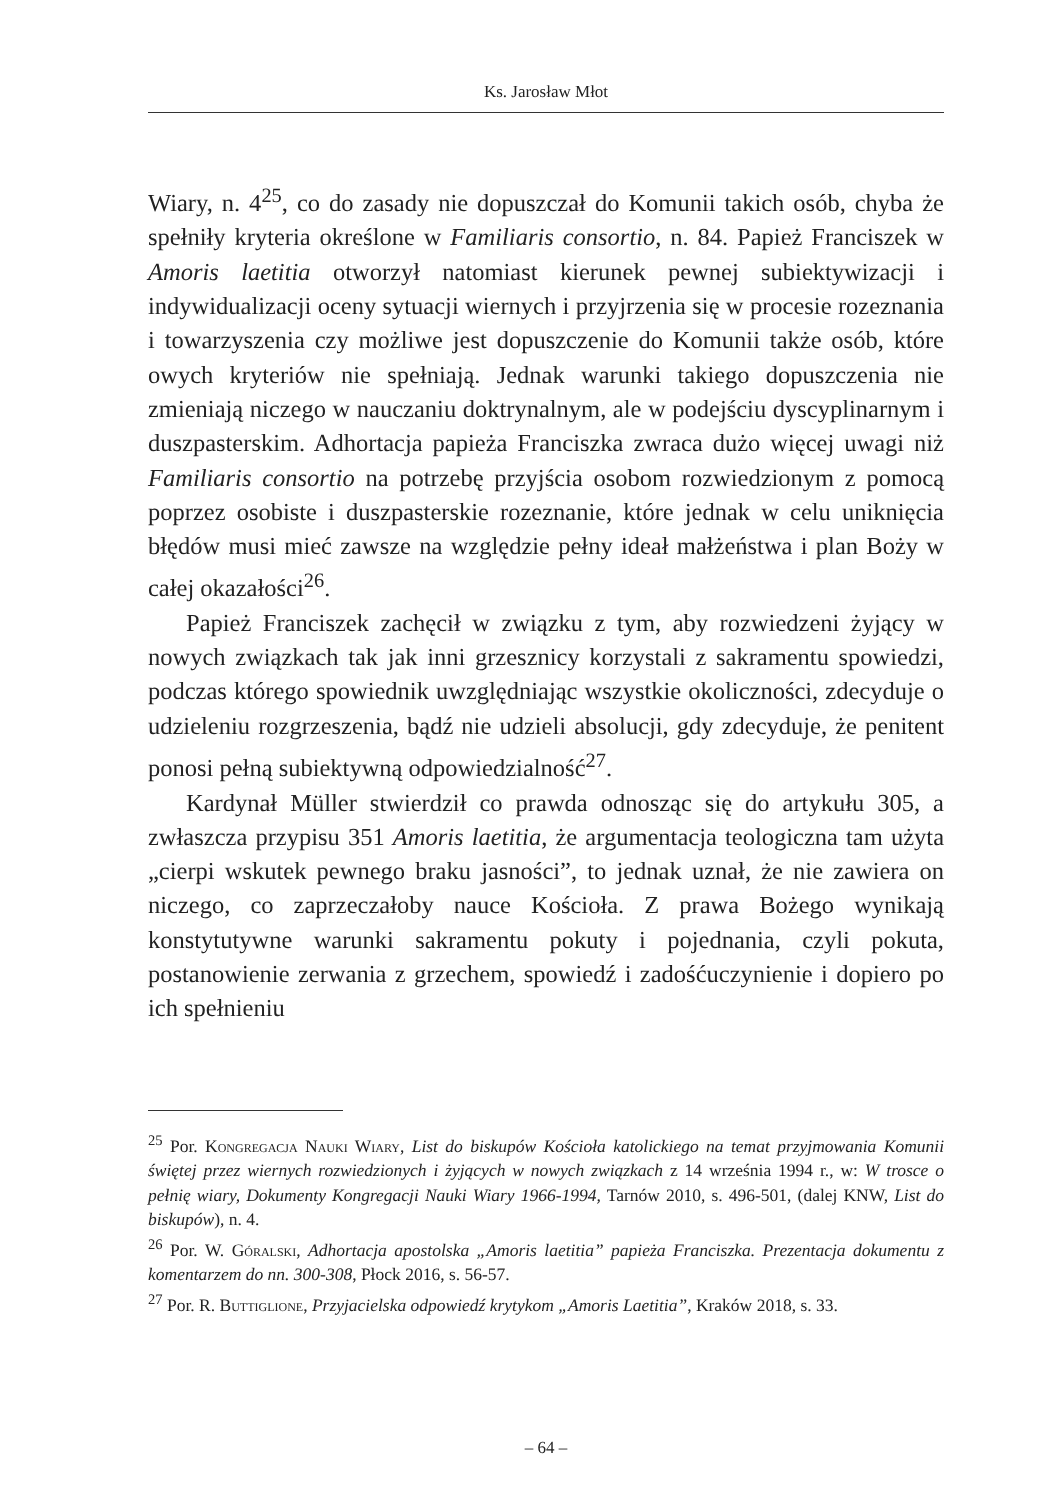Ks. Jarosław Młot
Wiary, n. 4<sup>25</sup>, co do zasady nie dopuszczał do Komunii takich osób, chyba że spełniły kryteria określone w Familiaris consortio, n. 84. Papież Franciszek w Amoris laetitia otworzył natomiast kierunek pewnej subiektywizacji i indywidualizacji oceny sytuacji wiernych i przyjrzenia się w procesie rozeznania i towarzyszenia czy możliwe jest dopuszczenie do Komunii także osób, które owych kryteriów nie spełniają. Jednak warunki takiego dopuszczenia nie zmieniają niczego w nauczaniu doktrynalnym, ale w podejściu dyscyplinarnym i duszpasterskim. Adhortacja papieża Franciszka zwraca dużo więcej uwagi niż Familiaris consortio na potrzebę przyjścia osobom rozwiedzionym z pomocą poprzez osobiste i duszpasterskie rozeznanie, które jednak w celu uniknięcia błędów musi mieć zawsze na względzie pełny ideał małżeństwa i plan Boży w całej okazałości<sup>26</sup>.
Papież Franciszek zachęcił w związku z tym, aby rozwiedzeni żyjący w nowych związkach tak jak inni grzesznicy korzystali z sakramentu spowiedzi, podczas którego spowiednik uwzględniając wszystkie okoliczności, zdecyduje o udzieleniu rozgrzeszenia, bądź nie udzieli absolucji, gdy zdecyduje, że penitent ponosi pełną subiektywną odpowiedzialność<sup>27</sup>.
Kardynał Müller stwierdził co prawda odnosząc się do artykułu 305, a zwłaszcza przypisu 351 Amoris laetitia, że argumentacja teologiczna tam użyta „cierpi wskutek pewnego braku jasności”, to jednak uznał, że nie zawiera on niczego, co zaprzeczałoby nauce Kościoła. Z prawa Bożego wynikają konstytutywne warunki sakramentu pokuty i pojednania, czyli pokuta, postanowienie zerwania z grzechem, spowiedź i zadośćuczynienie i dopiero po ich spełnieniu
<sup>25</sup> Por. Kongregacja Nauki Wiary, List do biskupów Kościoła katolickiego na temat przyjmowania Komunii świętej przez wiernych rozwiedzionych i żyjących w nowych związkach z 14 września 1994 r., w: W trosce o pełnię wiary, Dokumenty Kongregacji Nauki Wiary 1966-1994, Tarnów 2010, s. 496-501, (dalej KNW, List do biskupów), n. 4.
<sup>26</sup> Por. W. Góralski, Adhortacja apostolska „Amoris laetitia” papieża Franciszka. Prezentacja dokumentu z komentarzem do nn. 300-308, Płock 2016, s. 56-57.
<sup>27</sup> Por. R. Buttiglione, Przyjacielska odpowiedź krytykom „Amoris Laetitia”, Kraków 2018, s. 33.
– 64 –